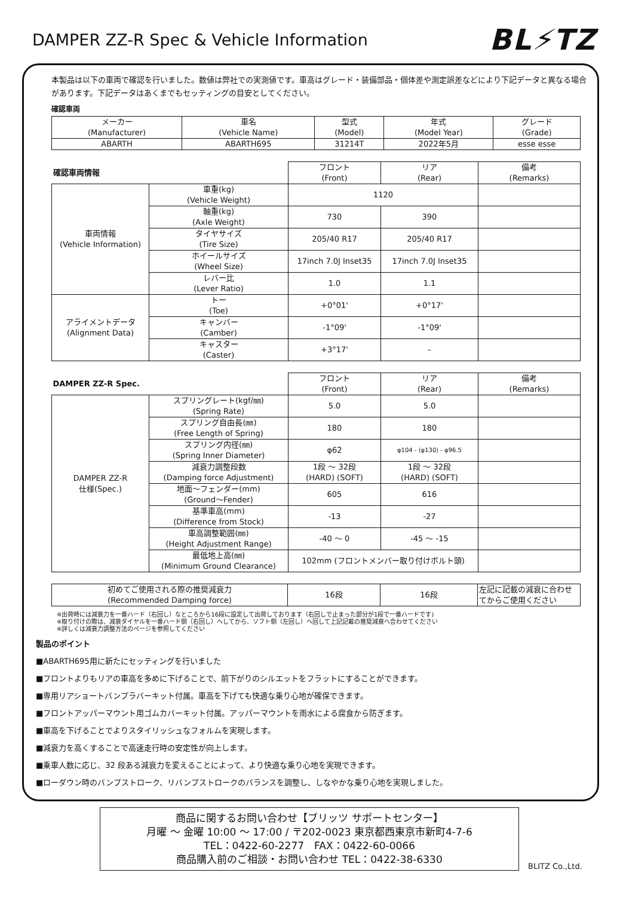DAMPER ZZ-R Spec & Vehicle Information
BL⚡TZ
本製品は以下の車両で確認を行いました。数値は弊社での実測値です。車高はグレード・装備部品・個体差や測定誤差などにより下記データと異なる場合があります。下記データはあくまでもセッティングの目安としてください。
確認車両
| メーカー (Manufacturer) | 車名 (Vehicle Name) | 型式 (Model) | 年式 (Model Year) | グレード (Grade) |
| ABARTH | ABARTH695 | 31214T | 2022年5月 | esse esse |
| 確認車両情報 | | フロント (Front) | リア (Rear) | 備考 (Remarks) |
| 車両情報 (Vehicle Information) | 車重(kg) (Vehicle Weight) | 1120 | | |
| | 軸重(kg) (Axle Weight) | 730 | 390 | |
| | タイヤサイズ (Tire Size) | 205/40 R17 | 205/40 R17 | |
| | ホイールサイズ (Wheel Size) | 17inch 7.0J Inset35 | 17inch 7.0J Inset35 | |
| | レバー比 (Lever Ratio) | 1.0 | 1.1 | |
| アライメントデータ (Alignment Data) | トー (Toe) | +0°01' | +0°17' | |
| | キャンバー (Camber) | -1°09' | -1°09' | |
| | キャスター (Caster) | +3°17' | – | |
| DAMPER ZZ-R Spec. | | フロント (Front) | リア (Rear) | 備考 (Remarks) |
| DAMPER ZZ-R 仕様(Spec.) | スプリングレート(kgf/㎜) (Spring Rate) | 5.0 | 5.0 | |
| | スプリング自由長(㎜) (Free Length of Spring) | 180 | 180 | |
| | スプリング内径(㎜) (Spring Inner Diameter) | φ62 | φ104 - (φ130) - φ96.5 | |
| | 減衰力調整段数 (Damping force Adjustment) | 1段 ～ 32段 (HARD) (SOFT) | 1段 ～ 32段 (HARD) (SOFT) | |
| | 地面～フェンダー(mm) (Ground～Fender) | 605 | 616 | |
| | 基準車高(mm) (Difference from Stock) | -13 | -27 | |
| | 車高調整範囲(㎜) (Height Adjustment Range) | -40 ～ 0 | -45 ～ -15 | |
| | 最低地上高(㎜) (Minimum Ground Clearance) | 102mm (フロントメンバー取り付けボルト頭) | | |
| 初めてご使用される際の推奨減衰力 (Recommended Damping force) | 16段 | 16段 | 左記に記載の減衰に合わせてからご使用ください |
※出荷時には減衰力を一番ハード（右回し）なところから16段に設定して出荷しております（右回しで止まった部分が1段で一番ハードです)
※取り付けの際は、減衰ダイヤルを一番ハード側（右回し）へしてから、ソフト側（左回し）へ回して上記記載の推奨減衰へ合わせてください
※詳しくは減衰力調整方法のページを参照してください
製品のポイント
■ABARTH695用に新たにセッティングを行いました
■フロントよりもリアの車高を多めに下げることで、前下がりのシルエットをフラットにすることができます。
■専用リアショートバンプラバーキット付属。車高を下げても快適な乗り心地が確保できます。
■フロントアッパーマウント用ゴムカバーキット付属。アッパーマウントを雨水による腐食から防ぎます。
■車高を下げることでよりスタイリッシュなフォルムを実現します。
■減衰力を高くすることで高速走行時の安定性が向上します。
■乗車人数に応じ、32 段ある減衰力を変えることによって、より快適な乗り心地を実現できます。
■ローダウン時のバンプストローク、リバンプストロークのバランスを調整し、しなやかな乗り心地を実現しました。
商品に関するお問い合わせ【ブリッツ サポートセンター】
月曜 ～ 金曜 10:00 ～ 17:00 / 〒202-0023 東京都西東京市新町4-7-6
TEL：0422-60-2277　FAX：0422-60-0066
商品購入前のご相談・お問い合わせ TEL：0422-38-6330
BLITZ Co.,Ltd.